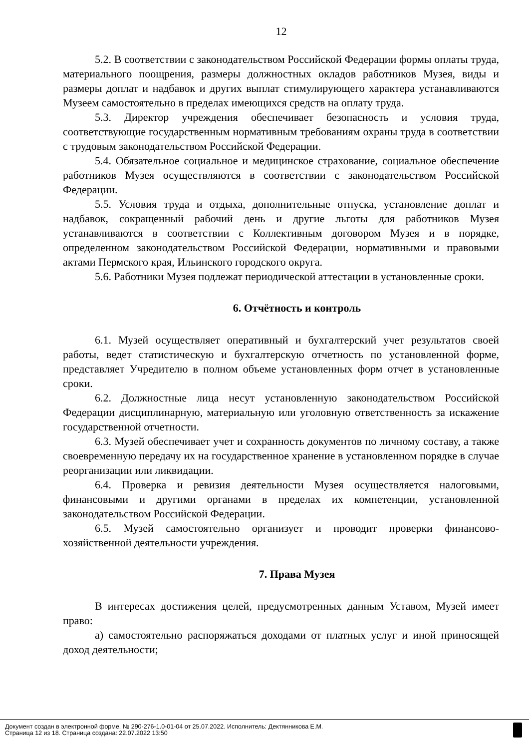12
5.2. В соответствии с законодательством Российской Федерации формы оплаты труда, материального поощрения, размеры должностных окладов работников Музея, виды и размеры доплат и надбавок и других выплат стимулирующего характера устанавливаются Музеем самостоятельно в пределах имеющихся средств на оплату труда.
5.3. Директор учреждения обеспечивает безопасность и условия труда, соответствующие государственным нормативным требованиям охраны труда в соответствии с трудовым законодательством Российской Федерации.
5.4. Обязательное социальное и медицинское страхование, социальное обеспечение работников Музея осуществляются в соответствии с законодательством Российской Федерации.
5.5. Условия труда и отдыха, дополнительные отпуска, установление доплат и надбавок, сокращенный рабочий день и другие льготы для работников Музея устанавливаются в соответствии с Коллективным договором Музея и в порядке, определенном законодательством Российской Федерации, нормативными и правовыми актами Пермского края, Ильинского городского округа.
5.6. Работники Музея подлежат периодической аттестации в установленные сроки.
6. Отчётность и контроль
6.1. Музей осуществляет оперативный и бухгалтерский учет результатов своей работы, ведет статистическую и бухгалтерскую отчетность по установленной форме, представляет Учредителю в полном объеме установленных форм отчет в установленные сроки.
6.2. Должностные лица несут установленную законодательством Российской Федерации дисциплинарную, материальную или уголовную ответственность за искажение государственной отчетности.
6.3. Музей обеспечивает учет и сохранность документов по личному составу, а также своевременную передачу их на государственное хранение в установленном порядке в случае реорганизации или ликвидации.
6.4. Проверка и ревизия деятельности Музея осуществляется налоговыми, финансовыми и другими органами в пределах их компетенции, установленной законодательством Российской Федерации.
6.5. Музей самостоятельно организует и проводит проверки финансово-хозяйственной деятельности учреждения.
7. Права Музея
В интересах достижения целей, предусмотренных данным Уставом, Музей имеет право:
а) самостоятельно распоряжаться доходами от платных услуг и иной приносящей доход деятельности;
Документ создан в электронной форме. № 290-276-1.0-01-04 от 25.07.2022. Исполнитель: Дектянникова Е.М.
Страница 12 из 18. Страница создана: 22.07.2022 13:50